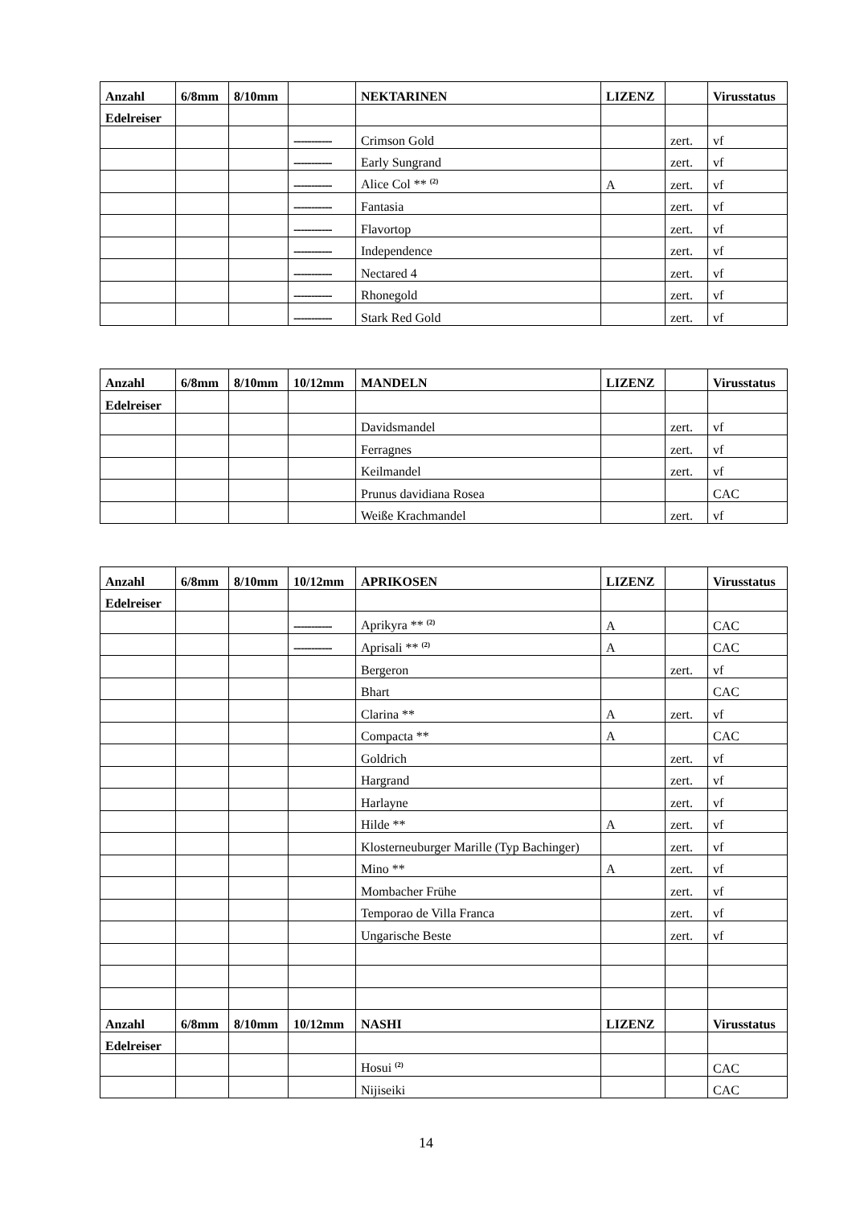| Anzahl | 6/8mm | 8/10mm | | NEKTARINEN | LIZENZ | | Virusstatus |
| --- | --- | --- | --- | --- | --- | --- | --- |
| Edelreiser | | | | | | | |
| | | | ----------- | Crimson Gold | | zert. | vf |
| | | | ----------- | Early Sungrand | | zert. | vf |
| | | | ----------- | Alice Col ** <sup>(2)</sup> | A | zert. | vf |
| | | | ----------- | Fantasia | | zert. | vf |
| | | | ----------- | Flavortop | | zert. | vf |
| | | | ----------- | Independence | | zert. | vf |
| | | | ----------- | Nectared 4 | | zert. | vf |
| | | | ----------- | Rhonegold | | zert. | vf |
| | | | ----------- | Stark Red Gold | | zert. | vf |
| Anzahl | 6/8mm | 8/10mm | 10/12mm | MANDELN | LIZENZ | | Virusstatus |
| --- | --- | --- | --- | --- | --- | --- | --- |
| Edelreiser | | | | | | | |
| | | | | Davidsmandel | | zert. | vf |
| | | | | Ferragnes | | zert. | vf |
| | | | | Keilmandel | | zert. | vf |
| | | | | Prunus davidiana Rosea | | | CAC |
| | | | | Weiße Krachmandel | | zert. | vf |
| Anzahl | 6/8mm | 8/10mm | 10/12mm | APRIKOSEN | LIZENZ | | Virusstatus |
| --- | --- | --- | --- | --- | --- | --- | --- |
| Edelreiser | | | | | | | |
| | | | ----------- | Aprikyra ** <sup>(2)</sup> | A | | CAC |
| | | | ----------- | Aprisali ** <sup>(2)</sup> | A | | CAC |
| | | | | Bergeron | | zert. | vf |
| | | | | Bhart | | | CAC |
| | | | | Clarina ** | A | zert. | vf |
| | | | | Compacta ** | A | | CAC |
| | | | | Goldrich | | zert. | vf |
| | | | | Hargrand | | zert. | vf |
| | | | | Harlayne | | zert. | vf |
| | | | | Hilde ** | A | zert. | vf |
| | | | | Klosterneuburger Marille (Typ Bachinger) | | zert. | vf |
| | | | | Mino ** | A | zert. | vf |
| | | | | Mombacher Frühe | | zert. | vf |
| | | | | Temporao de Villa Franca | | zert. | vf |
| | | | | Ungarische Beste | | zert. | vf |
| Anzahl | 6/8mm | 8/10mm | 10/12mm | NASHI | LIZENZ | | Virusstatus |
| Edelreiser | | | | | | | |
| | | | | Hosui <sup>(2)</sup> | | | CAC |
| | | | | Nijiseiki | | | CAC |
14